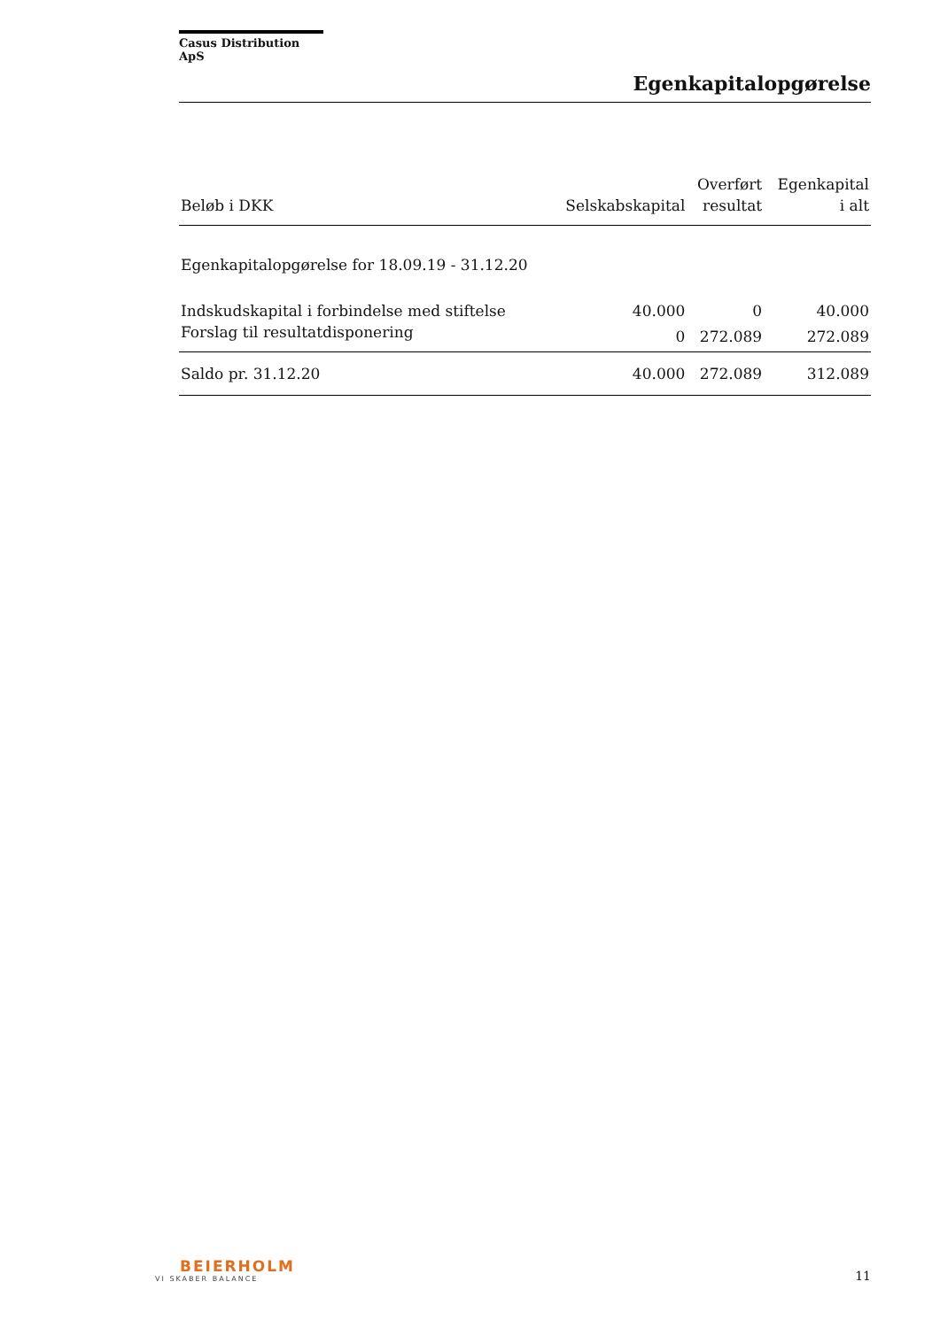Casus Distribution ApS
Egenkapitalopgørelse
| Beløb i DKK | Selskabskapital | Overført resultat | Egenkapital i alt |
| --- | --- | --- | --- |
| Egenkapitalopgørelse for 18.09.19 - 31.12.20 | | | |
| Indskudskapital i forbindelse med stiftelse | 40.000 | 0 | 40.000 |
| Forslag til resultatdisponering | 0 | 272.089 | 272.089 |
| Saldo pr. 31.12.20 | 40.000 | 272.089 | 312.089 |
BEIERHOLM
VI SKABER BALANCE
11